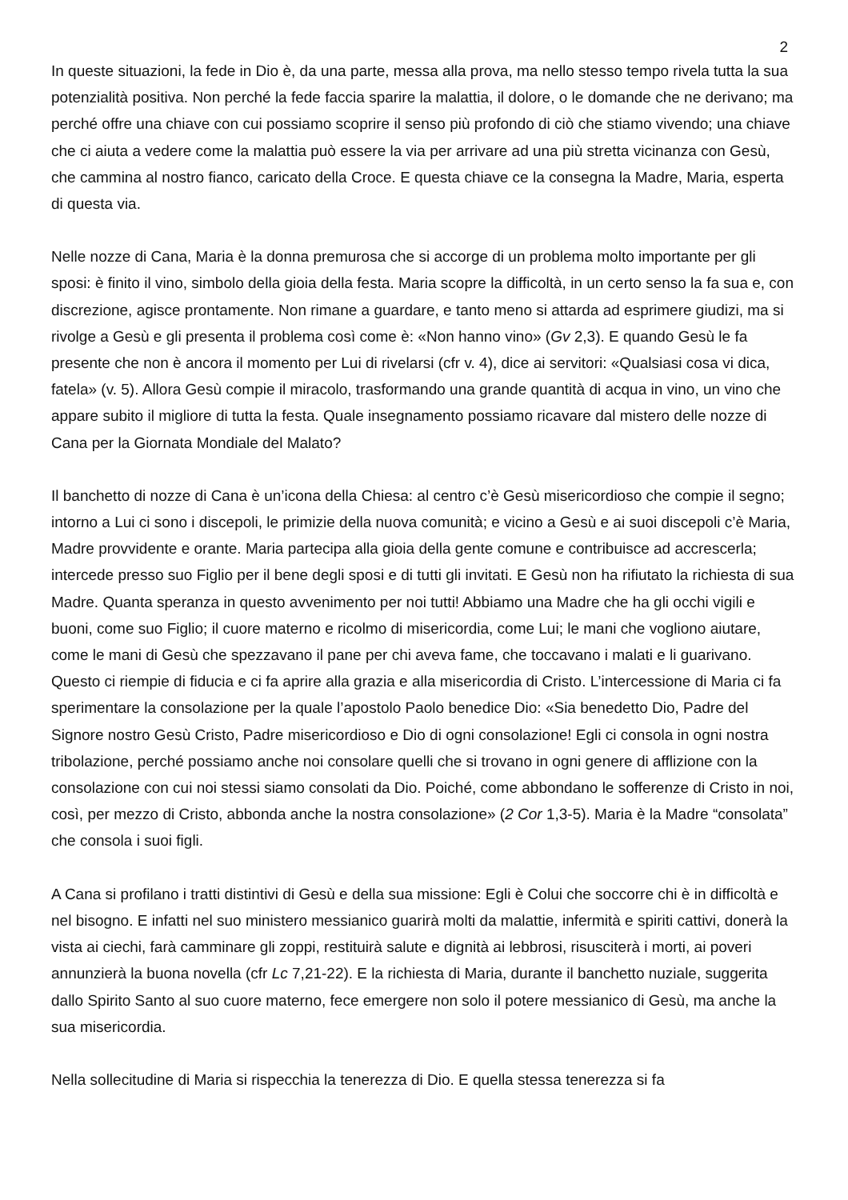2
In queste situazioni, la fede in Dio è, da una parte, messa alla prova, ma nello stesso tempo rivela tutta la sua potenzialità positiva. Non perché la fede faccia sparire la malattia, il dolore, o le domande che ne derivano; ma perché offre una chiave con cui possiamo scoprire il senso più profondo di ciò che stiamo vivendo; una chiave che ci aiuta a vedere come la malattia può essere la via per arrivare ad una più stretta vicinanza con Gesù, che cammina al nostro fianco, caricato della Croce. E questa chiave ce la consegna la Madre, Maria, esperta di questa via.
Nelle nozze di Cana, Maria è la donna premurosa che si accorge di un problema molto importante per gli sposi: è finito il vino, simbolo della gioia della festa. Maria scopre la difficoltà, in un certo senso la fa sua e, con discrezione, agisce prontamente. Non rimane a guardare, e tanto meno si attarda ad esprimere giudizi, ma si rivolge a Gesù e gli presenta il problema così come è: «Non hanno vino» (Gv 2,3). E quando Gesù le fa presente che non è ancora il momento per Lui di rivelarsi (cfr v. 4), dice ai servitori: «Qualsiasi cosa vi dica, fatela» (v. 5). Allora Gesù compie il miracolo, trasformando una grande quantità di acqua in vino, un vino che appare subito il migliore di tutta la festa. Quale insegnamento possiamo ricavare dal mistero delle nozze di Cana per la Giornata Mondiale del Malato?
Il banchetto di nozze di Cana è un’icona della Chiesa: al centro c’è Gesù misericordioso che compie il segno; intorno a Lui ci sono i discepoli, le primizie della nuova comunità; e vicino a Gesù e ai suoi discepoli c’è Maria, Madre provvidente e orante. Maria partecipa alla gioia della gente comune e contribuisce ad accrescerla; intercede presso suo Figlio per il bene degli sposi e di tutti gli invitati. E Gesù non ha rifiutato la richiesta di sua Madre. Quanta speranza in questo avvenimento per noi tutti! Abbiamo una Madre che ha gli occhi vigili e buoni, come suo Figlio; il cuore materno e ricolmo di misericordia, come Lui; le mani che vogliono aiutare, come le mani di Gesù che spezzavano il pane per chi aveva fame, che toccavano i malati e li guarivano. Questo ci riempie di fiducia e ci fa aprire alla grazia e alla misericordia di Cristo. L’intercessione di Maria ci fa sperimentare la consolazione per la quale l’apostolo Paolo benedice Dio: «Sia benedetto Dio, Padre del Signore nostro Gesù Cristo, Padre misericordioso e Dio di ogni consolazione! Egli ci consola in ogni nostra tribolazione, perché possiamo anche noi consolare quelli che si trovano in ogni genere di afflizione con la consolazione con cui noi stessi siamo consolati da Dio. Poiché, come abbondano le sofferenze di Cristo in noi, così, per mezzo di Cristo, abbonda anche la nostra consolazione» (2 Cor 1,3-5). Maria è la Madre “consolata” che consola i suoi figli.
A Cana si profilano i tratti distintivi di Gesù e della sua missione: Egli è Colui che soccorre chi è in difficoltà e nel bisogno. E infatti nel suo ministero messianico guarirà molti da malattie, infermità e spiriti cattivi, donerà la vista ai ciechi, farà camminare gli zoppi, restituirà salute e dignità ai lebbrosi, risusciterà i morti, ai poveri annunzierà la buona novella (cfr Lc 7,21-22). E la richiesta di Maria, durante il banchetto nuziale, suggerita dallo Spirito Santo al suo cuore materno, fece emergere non solo il potere messianico di Gesù, ma anche la sua misericordia.
Nella sollecitudine di Maria si rispecchia la tenerezza di Dio. E quella stessa tenerezza si fa